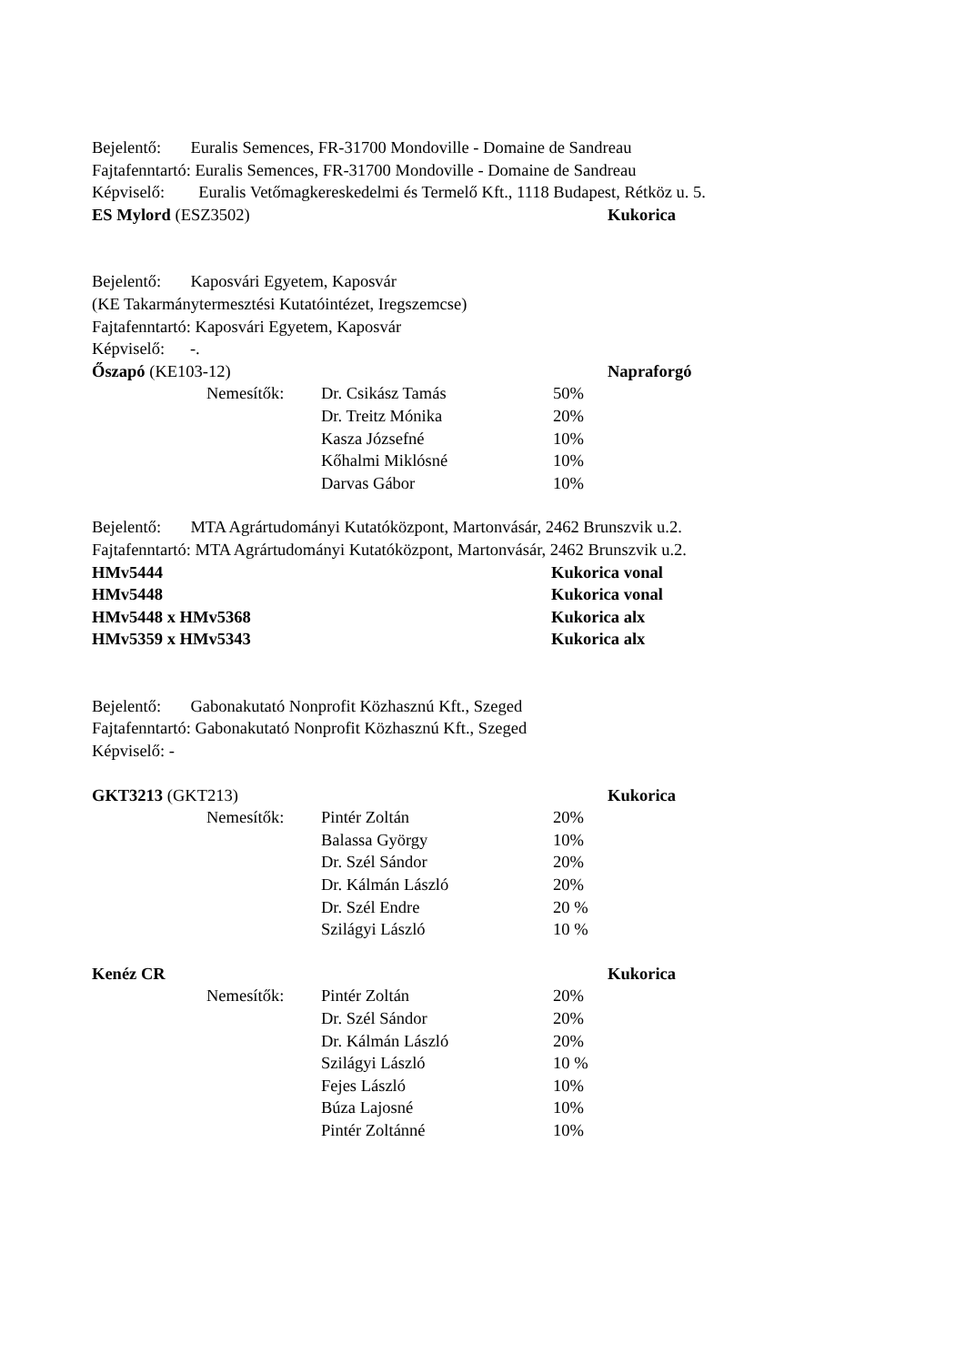Bejelentő: Euralis Semences, FR-31700 Mondoville - Domaine de Sandreau
Fajtafenntartó: Euralis Semences, FR-31700 Mondoville - Domaine de Sandreau
Képviselő: Euralis Vetőmagkereskedelmi és Termelő Kft., 1118 Budapest, Rétköz u. 5.
ES Mylord (ESZ3502) Kukorica
Bejelentő: Kaposvári Egyetem, Kaposvár
(KE Takarmánytermesztési Kutatóintézet, Iregszemcse)
Fajtafenntartó: Kaposvári Egyetem, Kaposvár
Képviselő: -.
Őszapó (KE103-12) Napraforgó
Nemesítők: Dr. Csikász Tamás 50%
Dr. Treitz Mónika 20%
Kasza Józsefné 10%
Kőhalmi Miklósné 10%
Darvas Gábor 10%
Bejelentő: MTA Agrártudományi Kutatóközpont, Martonvásár, 2462 Brunszvik u.2.
Fajtafenntartó: MTA Agrártudományi Kutatóközpont, Martonvásár, 2462 Brunszvik u.2.
HMv5444 Kukorica vonal
HMv5448 Kukorica vonal
HMv5448 x HMv5368 Kukorica alx
HMv5359 x HMv5343 Kukorica alx
Bejelentő: Gabonakutató Nonprofit Közhasznú Kft., Szeged
Fajtafenntartó: Gabonakutató Nonprofit Közhasznú Kft., Szeged
Képviselő: -
GKT3213 (GKT213) Kukorica
Nemesítők: Pintér Zoltán 20%
Balassa György 10%
Dr. Szél Sándor 20%
Dr. Kálmán László 20%
Dr. Szél Endre 20 %
Szilágyi László 10 %
Kenéz CR Kukorica
Nemesítők: Pintér Zoltán 20%
Dr. Szél Sándor 20%
Dr. Kálmán László 20%
Szilágyi László 10 %
Fejes László 10%
Búza Lajosné 10%
Pintér Zoltánné 10%